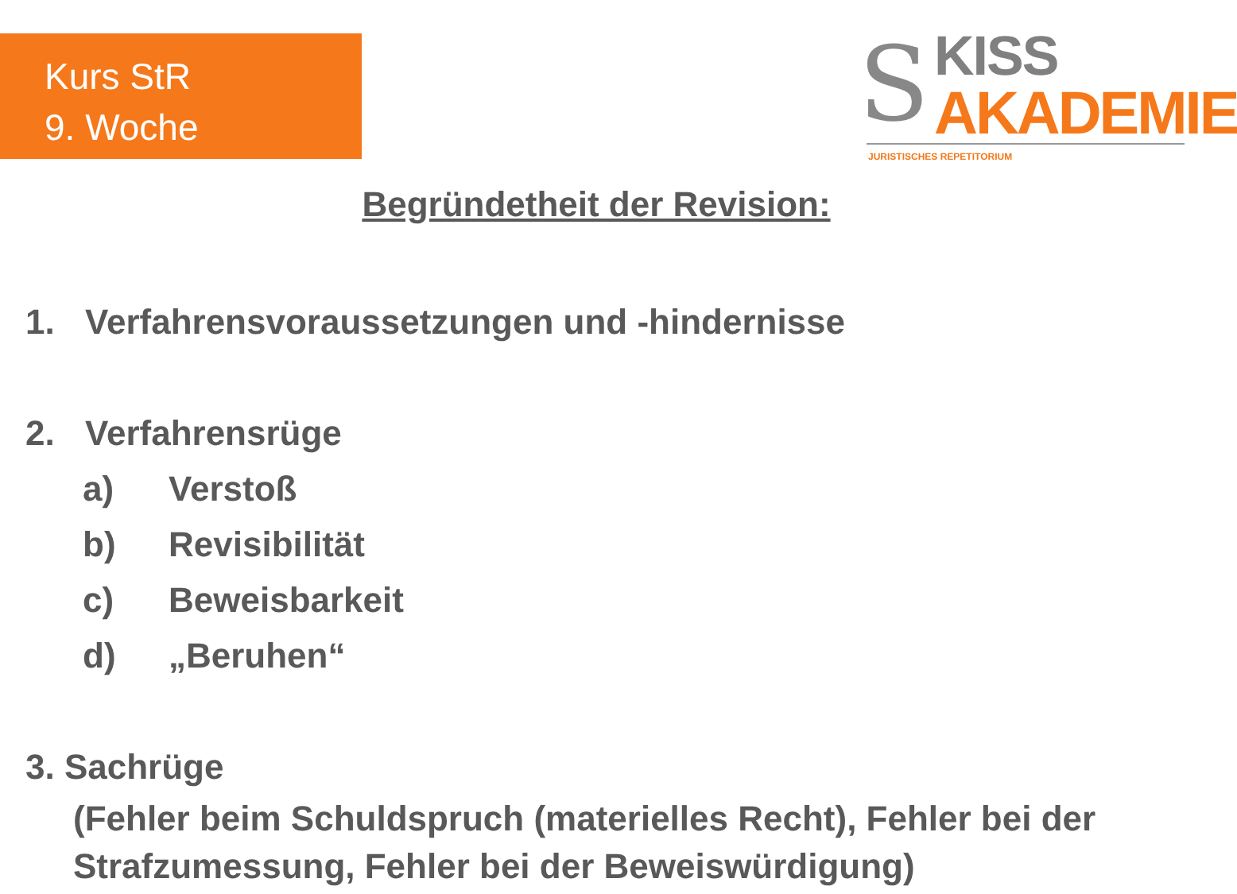Kurs StR
9. Woche
S KISS
AKADEMIE
JURISTISCHES REPETITORIUM
Begründetheit der Revision:
1. Verfahrensvoraussetzungen und -hindernisse
2. Verfahrensrüge
a) Verstoß
b) Revisibilität
c) Beweisbarkeit
d) „Beruhen“
3. Sachrüge
(Fehler beim Schuldspruch (materielles Recht), Fehler bei der Strafzumessung, Fehler bei der Beweiswürdigung)